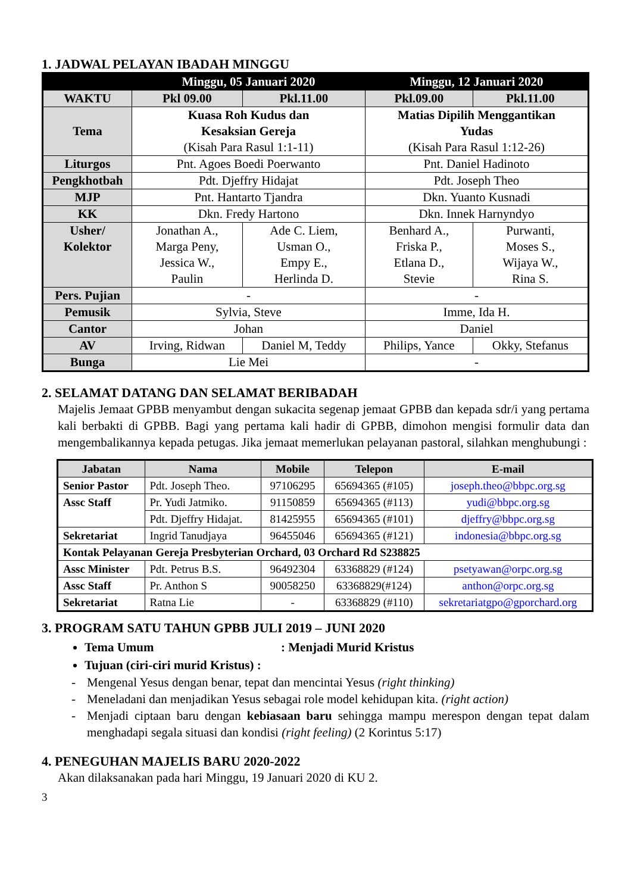1. JADWAL PELAYAN IBADAH MINGGU
| | Minggu, 05 Januari 2020 | | Minggu, 12 Januari 2020 | |
| --- | --- | --- | --- | --- |
| WAKTU | Pkl 09.00 | Pkl.11.00 | Pkl.09.00 | Pkl.11.00 |
| Tema | Kuasa Roh Kudus dan Kesaksian Gereja (Kisah Para Rasul 1:1-11) | | Matias Dipilih Menggantikan Yudas (Kisah Para Rasul 1:12-26) | |
| Liturgos | Pnt. Agoes Boedi Poerwanto | | Pnt. Daniel Hadinoto | |
| Pengkhotbah | Pdt. Djeffry Hidajat | | Pdt. Joseph Theo | |
| MJP | Pnt. Hantarto Tjandra | | Dkn. Yuanto Kusnadi | |
| KK | Dkn. Fredy Hartono | | Dkn. Innek Harnyndyo | |
| Usher/ Kolektor | Jonathan A., Marga Peny, Jessica W., Paulin | Ade C. Liem, Usman O., Empy E., Herlinda D. | Benhard A., Friska P., Etlana D., Stevie | Purwanti, Moses S., Wijaya W., Rina S. |
| Pers. Pujian | - | | - | |
| Pemusik | Sylvia, Steve | | Imme, Ida H. | |
| Cantor | Johan | | Daniel | |
| AV | Irving, Ridwan | Daniel M, Teddy | Philips, Yance | Okky, Stefanus |
| Bunga | Lie Mei | | - | |
2. SELAMAT DATANG DAN SELAMAT BERIBADAH
Majelis Jemaat GPBB menyambut dengan sukacita segenap jemaat GPBB dan kepada sdr/i yang pertama kali berbakti di GPBB. Bagi yang pertama kali hadir di GPBB, dimohon mengisi formulir data dan mengembalikannya kepada petugas. Jika jemaat memerlukan pelayanan pastoral, silahkan menghubungi :
| Jabatan | Nama | Mobile | Telepon | E-mail |
| --- | --- | --- | --- | --- |
| Senior Pastor | Pdt. Joseph Theo. | 97106295 | 65694365 (#105) | joseph.theo@bbpc.org.sg |
| Assc Staff | Pr. Yudi Jatmiko. | 91150859 | 65694365 (#113) | yudi@bbpc.org.sg |
| | Pdt. Djeffry Hidajat. | 81425955 | 65694365 (#101) | djeffry@bbpc.org.sg |
| Sekretariat | Ingrid Tanudjaya | 96455046 | 65694365 (#121) | indonesia@bbpc.org.sg |
| Kontak Pelayanan Gereja Presbyterian Orchard, 03 Orchard Rd S238825 | | | | |
| Assc Minister | Pdt. Petrus B.S. | 96492304 | 63368829 (#124) | psetyawan@orpc.org.sg |
| Assc Staff | Pr. Anthon S | 90058250 | 63368829(#124) | anthon@orpc.org.sg |
| Sekretariat | Ratna Lie | - | 63368829 (#110) | sekretariatgpo@gporchard.org |
3. PROGRAM SATU TAHUN GPBB JULI 2019 – JUNI 2020
Tema Umum: Menjadi Murid Kristus
Tujuan (ciri-ciri murid Kristus) :
- Mengenal Yesus dengan benar, tepat dan mencintai Yesus (right thinking)
- Meneladani dan menjadikan Yesus sebagai role model kehidupan kita. (right action)
- Menjadi ciptaan baru dengan kebiasaan baru sehingga mampu merespon dengan tepat dalam menghadapi segala situasi dan kondisi (right feeling) (2 Korintus 5:17)
4. PENEGUHAN MAJELIS BARU 2020-2022
Akan dilaksanakan pada hari Minggu, 19 Januari 2020 di KU 2.
3